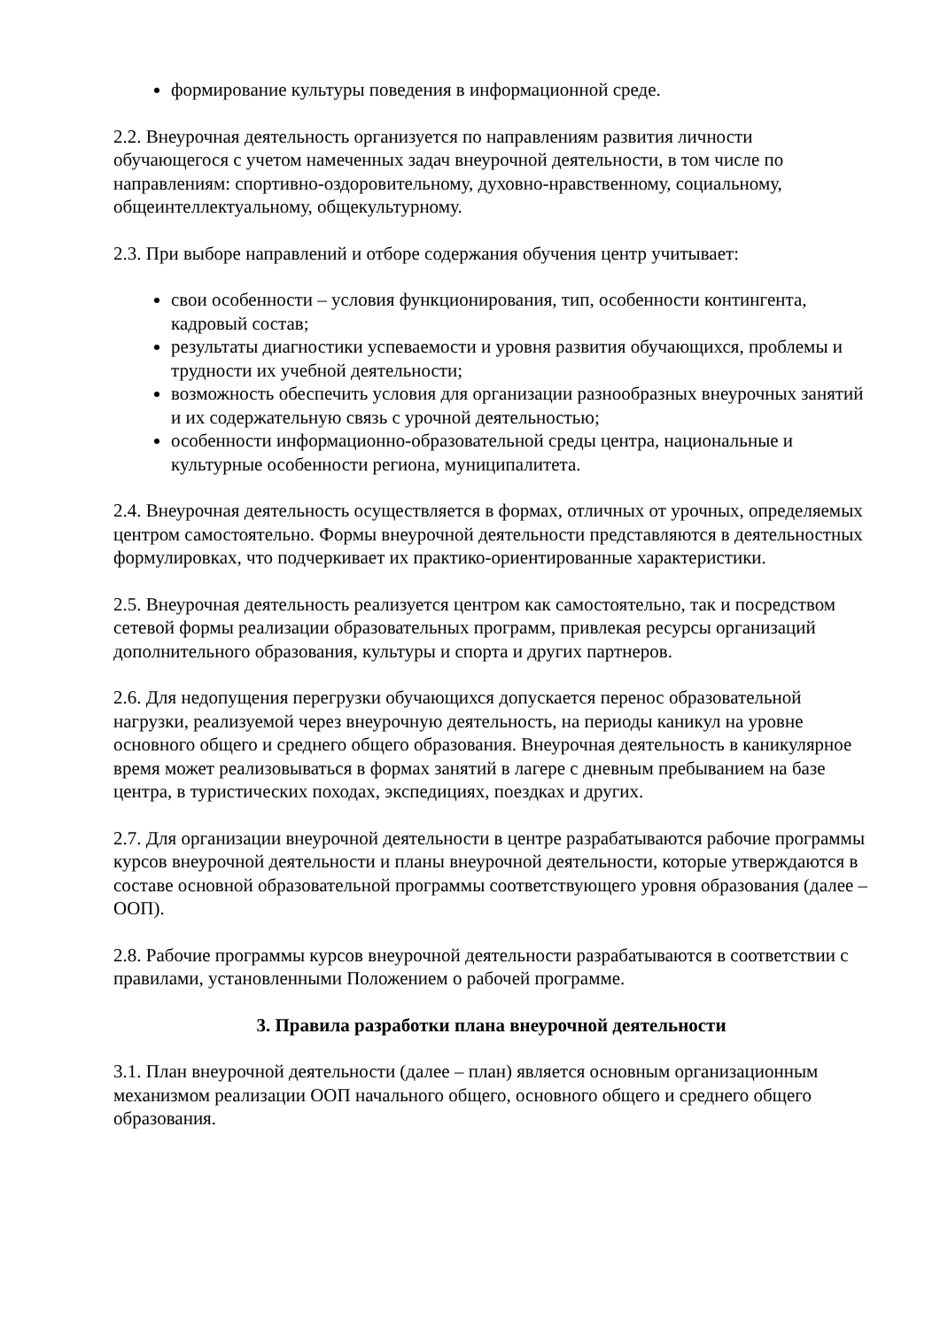формирование культуры поведения в информационной среде.
2.2. Внеурочная деятельность организуется по направлениям развития личности обучающегося с учетом намеченных задач внеурочной деятельности, в том числе по направлениям: спортивно-оздоровительному, духовно-нравственному, социальному, общеинтеллектуальному, общекультурному.
2.3. При выборе направлений и отборе содержания обучения центр учитывает:
свои особенности – условия функционирования, тип, особенности контингента, кадровый состав;
результаты диагностики успеваемости и уровня развития обучающихся, проблемы и трудности их учебной деятельности;
возможность обеспечить условия для организации разнообразных внеурочных занятий и их содержательную связь с урочной деятельностью;
особенности информационно-образовательной среды центра, национальные и культурные особенности региона, муниципалитета.
2.4. Внеурочная деятельность осуществляется в формах, отличных от урочных, определяемых центром самостоятельно. Формы внеурочной деятельности представляются в деятельностных формулировках, что подчеркивает их практико-ориентированные характеристики.
2.5. Внеурочная деятельность реализуется центром как самостоятельно, так и посредством сетевой формы реализации образовательных программ, привлекая ресурсы организаций дополнительного образования, культуры и спорта и других партнеров.
2.6. Для недопущения перегрузки обучающихся допускается перенос образовательной нагрузки, реализуемой через внеурочную деятельность, на периоды каникул на уровне основного общего и среднего общего образования. Внеурочная деятельность в каникулярное время может реализовываться в формах занятий в лагере с дневным пребыванием на базе центра, в туристических походах, экспедициях, поездках и других.
2.7. Для организации внеурочной деятельности в центре разрабатываются рабочие программы курсов внеурочной деятельности и планы внеурочной деятельности, которые утверждаются в составе основной образовательной программы соответствующего уровня образования (далее – ООП).
2.8. Рабочие программы курсов внеурочной деятельности разрабатываются в соответствии с правилами, установленными Положением о рабочей программе.
3. Правила разработки плана внеурочной деятельности
3.1. План внеурочной деятельности (далее – план) является основным организационным механизмом реализации ООП начального общего, основного общего и среднего общего образования.